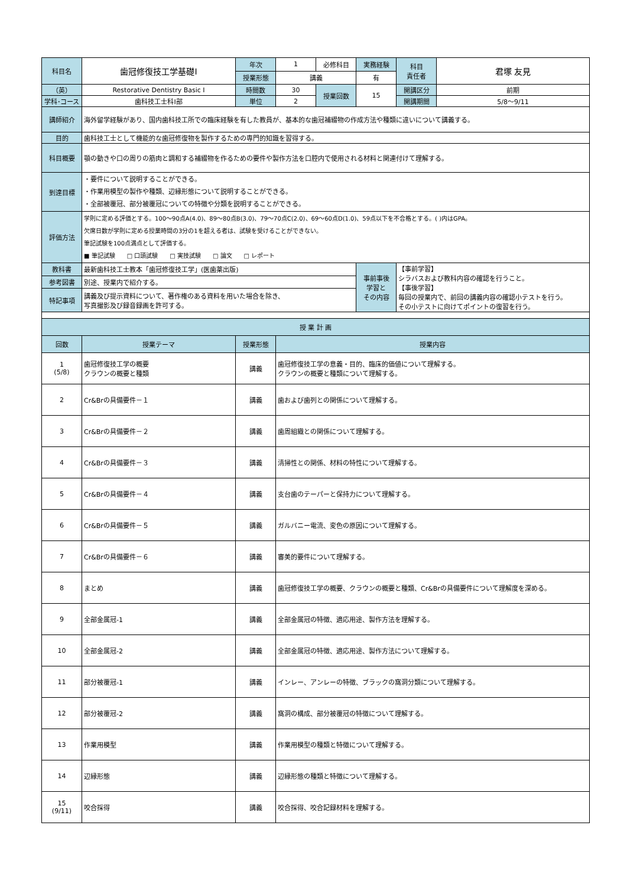| 科目名 | 歯冠修復技工学基礎Ⅰ | 年次 | 1 | 必修科目 | 実務経験 | 科目 責任者 | 君塚 友見 |
| | | 授業形態 | 講義 | | 有 | | |
| （英） | Restorative Dentistry Basic Ⅰ | 時間数 | 30 | 授業回数 | 15 | 開講区分 | 前期 |
| 学科･コース | 歯科技工士科Ⅰ部 | 単位 | 2 | | | 開講期間 | 5/8～9/11 |
| 講師紹介 | 海外留学経験があり、国内歯科技工所での臨床経験を有した教員が、基本的な歯冠補綴物の作成方法や種類に違いについて講義する。 | | | | | | |
| 目的 | 歯科技工士として機能的な歯冠修復物を製作するための専門的知識を習得する。 | | | | | | |
| 科目概要 | 顎の動きや口の周りの筋肉と調和する補綴物を作るための要件や製作方法を口腔内で使用される材料と関連付けて理解する。 | | | | | | |
| 到達目標 | ・要件について説明することができる。 ・作業用模型の製作や種類、辺縁形態について説明することができる。 ・全部被覆冠、部分被覆冠についての特徴や分類を説明することができる。 | | | | | | |
| 評価方法 | 学則に定める評価とする。100～90点A(4.0)、89～80点B(3.0)、79～70点C(2.0)、69～60点D(1.0)、59点以下を不合格とする。( )内はGPA。 欠席日数が学則に定める授業時間の3分の1を超える者は、試験を受けることができない。 筆記試験を100点満点として評価する。 ■ 筆記試験 □ 口頭試験 □ 実技試験 □ 論文 □ レポート | | | | | | |
| 教科書 | 最新歯科技工士教本「歯冠修復技工学」(医歯薬出版) | | | | 事前事後 学習と その内容 | 【事前学習】 シラバスおよび教科内容の確認を行うこと。 【事後学習】 毎回の授業内で、前回の講義内容の確認小テストを行う。 その小テストに向けてポイントの復習を行う。 | |
| 参考図書 | 別途、授業内で紹介する。 | | | | | | |
| 特記事項 | 講義及び提示資料について、著作権のある資料を用いた場合を除き、 写真撮影及び録音録画を許可する。 | | | | | | |
| 授 業 計 画 | | | |
| --- | --- | --- | --- |
| 回数 | 授業テーマ | 授業形態 | 授業内容 |
| 1 (5/8) | 歯冠修復技工学の概要 クラウンの概要と種類 | 講義 | 歯冠修復技工学の意義・目的、臨床的価値について理解する。 クラウンの概要と種類について理解する。 |
| 2 | Cr&Brの具備要件－１ | 講義 | 歯および歯列との関係について理解する。 |
| 3 | Cr&Brの具備要件－２ | 講義 | 歯周組織との関係について理解する。 |
| 4 | Cr&Brの具備要件－３ | 講義 | 清掃性との関係、材料の特性について理解する。 |
| 5 | Cr&Brの具備要件－４ | 講義 | 支台歯のテーパーと保持力について理解する。 |
| 6 | Cr&Brの具備要件－５ | 講義 | ガルバニー電流、変色の原因について理解する。 |
| 7 | Cr&Brの具備要件－６ | 講義 | 審美的要件について理解する。 |
| 8 | まとめ | 講義 | 歯冠修復技工学の概要、クラウンの概要と種類、Cr&Brの具備要件について理解度を深める。 |
| 9 | 全部金属冠-1 | 講義 | 全部金属冠の特徴、適応用途、製作方法を理解する。 |
| 10 | 全部金属冠-2 | 講義 | 全部金属冠の特徴、適応用途、製作方法について理解する。 |
| 11 | 部分被覆冠-1 | 講義 | インレー、アンレーの特徴、ブラックの窩洞分類について理解する。 |
| 12 | 部分被覆冠-2 | 講義 | 窩洞の構成、部分被覆冠の特徴について理解する。 |
| 13 | 作業用模型 | 講義 | 作業用模型の種類と特徴について理解する。 |
| 14 | 辺縁形態 | 講義 | 辺縁形態の種類と特徴について理解する。 |
| 15 (9/11) | 咬合採得 | 講義 | 咬合採得、咬合記録材料を理解する。 |